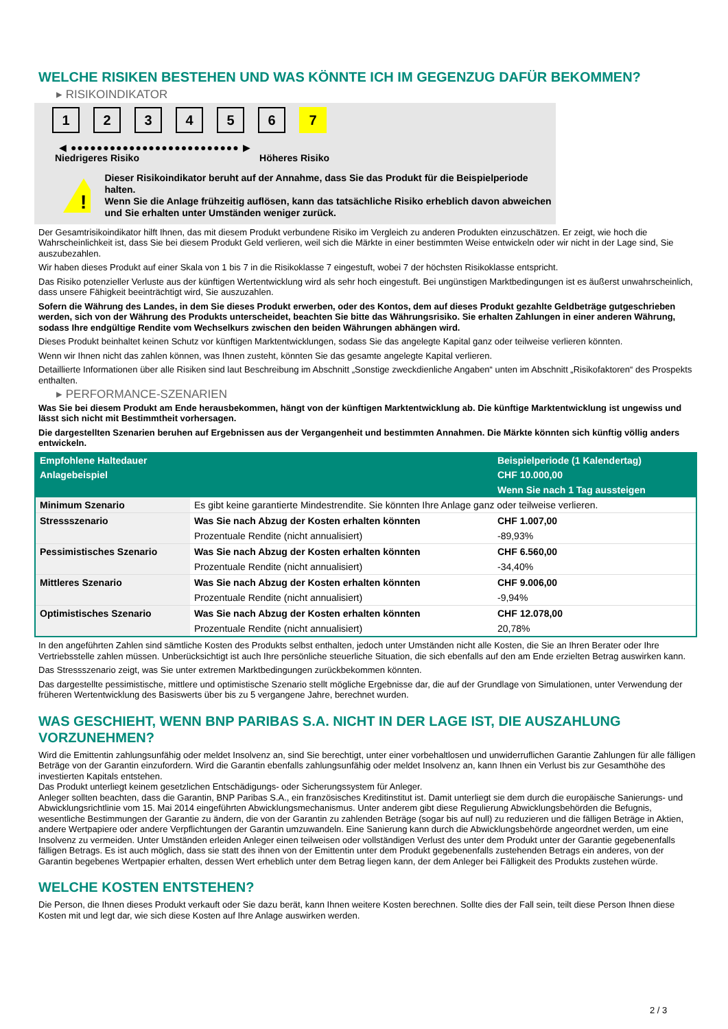WELCHE RISIKEN BESTEHEN UND WAS KÖNNTE ICH IM GEGENZUG DAFÜR BEKOMMEN?
▸ RISIKOINDIKATOR
1 2 3 4 5 6 7
◀ ●●●●●●●●●●●●●●●●●●●●●●●●●● ▶
Niedrigeres Risiko Höheres Risiko
!
Dieser Risikoindikator beruht auf der Annahme, dass Sie das Produkt für die Beispielperiode halten.
Wenn Sie die Anlage frühzeitig auflösen, kann das tatsächliche Risiko erheblich davon abweichen und Sie erhalten unter Umständen weniger zurück.
Der Gesamtrisikoindikator hilft Ihnen, das mit diesem Produkt verbundene Risiko im Vergleich zu anderen Produkten einzuschätzen. Er zeigt, wie hoch die Wahrscheinlichkeit ist, dass Sie bei diesem Produkt Geld verlieren, weil sich die Märkte in einer bestimmten Weise entwickeln oder wir nicht in der Lage sind, Sie auszubezahlen.
Wir haben dieses Produkt auf einer Skala von 1 bis 7 in die Risikoklasse 7 eingestuft, wobei 7 der höchsten Risikoklasse entspricht.
Das Risiko potenzieller Verluste aus der künftigen Wertentwicklung wird als sehr hoch eingestuft. Bei ungünstigen Marktbedingungen ist es äußerst unwahrscheinlich, dass unsere Fähigkeit beeinträchtigt wird, Sie auszuzahlen.
Sofern die Währung des Landes, in dem Sie dieses Produkt erwerben, oder des Kontos, dem auf dieses Produkt gezahlte Geldbeträge gutgeschrieben werden, sich von der Währung des Produkts unterscheidet, beachten Sie bitte das Währungsrisiko. Sie erhalten Zahlungen in einer anderen Währung, sodass Ihre endgültige Rendite vom Wechselkurs zwischen den beiden Währungen abhängen wird.
Dieses Produkt beinhaltet keinen Schutz vor künftigen Marktentwicklungen, sodass Sie das angelegte Kapital ganz oder teilweise verlieren könnten.
Wenn wir Ihnen nicht das zahlen können, was Ihnen zusteht, könnten Sie das gesamte angelegte Kapital verlieren.
Detaillierte Informationen über alle Risiken sind laut Beschreibung im Abschnitt „Sonstige zweckdienliche Angaben“ unten im Abschnitt „Risikofaktoren“ des Prospekts enthalten.
▸ PERFORMANCE-SZENARIEN
Was Sie bei diesem Produkt am Ende herausbekommen, hängt von der künftigen Marktentwicklung ab. Die künftige Marktentwicklung ist ungewiss und lässt sich nicht mit Bestimmtheit vorhersagen.
Die dargestellten Szenarien beruhen auf Ergebnissen aus der Vergangenheit und bestimmten Annahmen. Die Märkte könnten sich künftig völlig anders entwickeln.
| Empfohlene Haltedauer | | Beispielperiode (1 Kalendertag) |
| --- | --- | --- |
| Anlagebeispiel | | CHF 10.000,00 |
| | | Wenn Sie nach 1 Tag aussteigen |
| Minimum Szenario | Es gibt keine garantierte Mindestrendite. Sie könnten Ihre Anlage ganz oder teilweise verlieren. | |
| Stressszenario | Was Sie nach Abzug der Kosten erhalten könnten | CHF 1.007,00 |
| | Prozentuale Rendite (nicht annualisiert) | -89,93% |
| Pessimistisches Szenario | Was Sie nach Abzug der Kosten erhalten könnten | CHF 6.560,00 |
| | Prozentuale Rendite (nicht annualisiert) | -34,40% |
| Mittleres Szenario | Was Sie nach Abzug der Kosten erhalten könnten | CHF 9.006,00 |
| | Prozentuale Rendite (nicht annualisiert) | -9,94% |
| Optimistisches Szenario | Was Sie nach Abzug der Kosten erhalten könnten | CHF 12.078,00 |
| | Prozentuale Rendite (nicht annualisiert) | 20,78% |
In den angeführten Zahlen sind sämtliche Kosten des Produkts selbst enthalten, jedoch unter Umständen nicht alle Kosten, die Sie an Ihren Berater oder Ihre Vertriebsstelle zahlen müssen. Unberücksichtigt ist auch Ihre persönliche steuerliche Situation, die sich ebenfalls auf den am Ende erzielten Betrag auswirken kann.
Das Stressszenario zeigt, was Sie unter extremen Marktbedingungen zurückbekommen könnten.
Das dargestellte pessimistische, mittlere und optimistische Szenario stellt mögliche Ergebnisse dar, die auf der Grundlage von Simulationen, unter Verwendung der früheren Wertentwicklung des Basiswerts über bis zu 5 vergangene Jahre, berechnet wurden.
WAS GESCHIEHT, WENN BNP PARIBAS S.A. NICHT IN DER LAGE IST, DIE AUSZAHLUNG VORZUNEHMEN?
Wird die Emittentin zahlungsunfähig oder meldet Insolvenz an, sind Sie berechtigt, unter einer vorbehaltlosen und unwiderruflichen Garantie Zahlungen für alle fälligen Beträge von der Garantin einzufordern. Wird die Garantin ebenfalls zahlungsunfähig oder meldet Insolvenz an, kann Ihnen ein Verlust bis zur Gesamthöhe des investierten Kapitals entstehen.
Das Produkt unterliegt keinem gesetzlichen Entschädigungs- oder Sicherungssystem für Anleger.
Anleger sollten beachten, dass die Garantin, BNP Paribas S.A., ein französisches Kreditinstitut ist. Damit unterliegt sie dem durch die europäische Sanierungs- und Abwicklungsrichtlinie vom 15. Mai 2014 eingeführten Abwicklungsmechanismus. Unter anderem gibt diese Regulierung Abwicklungsbehörden die Befugnis, wesentliche Bestimmungen der Garantie zu ändern, die von der Garantin zu zahlenden Beträge (sogar bis auf null) zu reduzieren und die fälligen Beträge in Aktien, andere Wertpapiere oder andere Verpflichtungen der Garantin umzuwandeln. Eine Sanierung kann durch die Abwicklungsbehörde angeordnet werden, um eine Insolvenz zu vermeiden. Unter Umständen erleiden Anleger einen teilweisen oder vollständigen Verlust des unter dem Produkt unter der Garantie gegebenenfalls fälligen Betrags. Es ist auch möglich, dass sie statt des ihnen von der Emittentin unter dem Produkt gegebenenfalls zustehenden Betrags ein anderes, von der Garantin begebenes Wertpapier erhalten, dessen Wert erheblich unter dem Betrag liegen kann, der dem Anleger bei Fälligkeit des Produkts zustehen würde.
WELCHE KOSTEN ENTSTEHEN?
Die Person, die Ihnen dieses Produkt verkauft oder Sie dazu berät, kann Ihnen weitere Kosten berechnen. Sollte dies der Fall sein, teilt diese Person Ihnen diese Kosten mit und legt dar, wie sich diese Kosten auf Ihre Anlage auswirken werden.
2 / 3